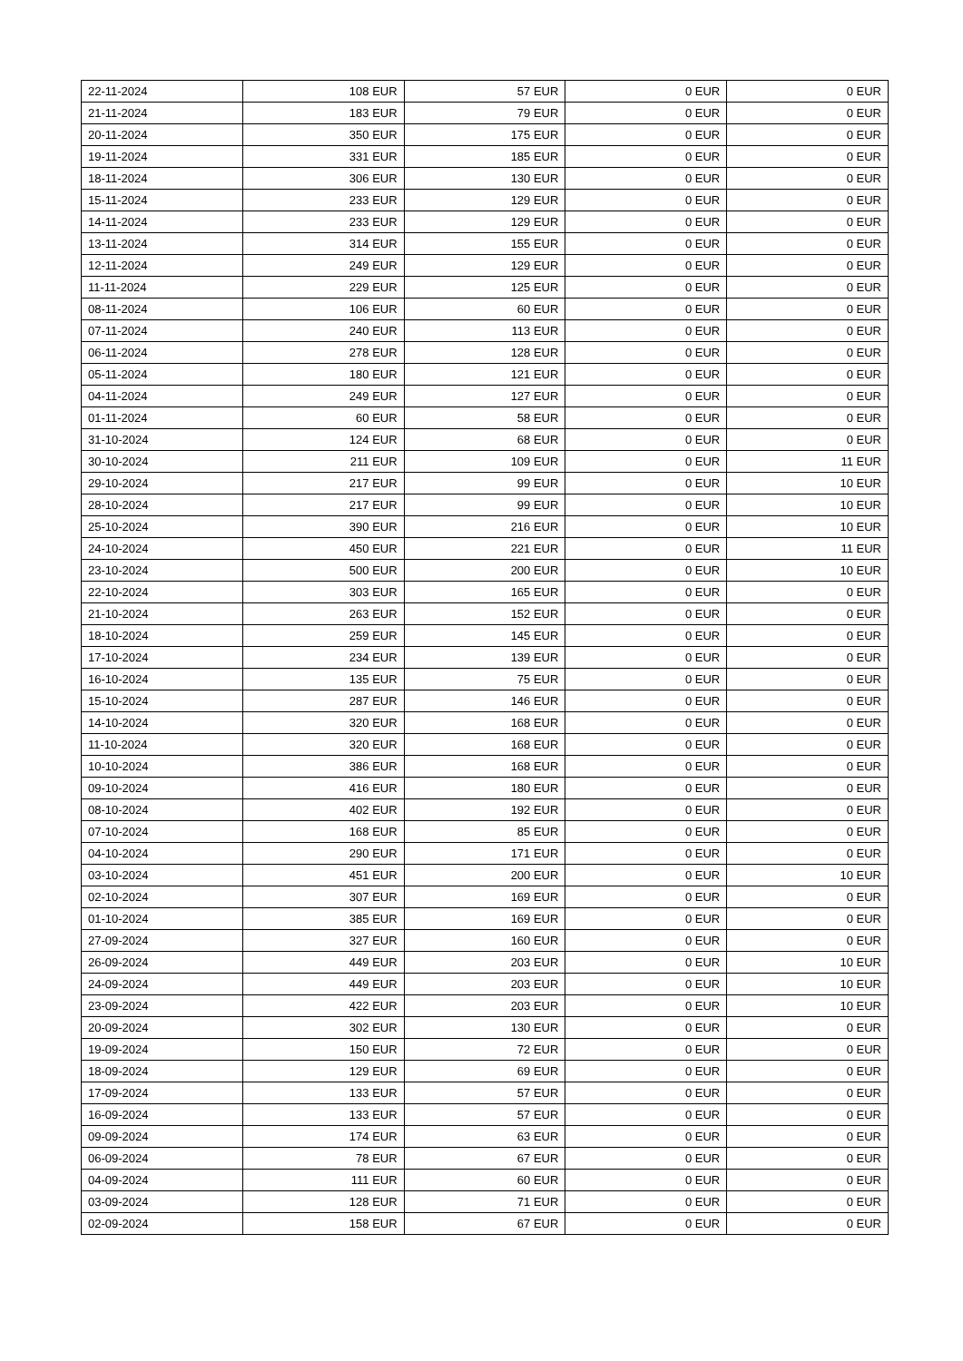| 22-11-2024 | 108 EUR | 57 EUR | 0 EUR | 0 EUR |
| 21-11-2024 | 183 EUR | 79 EUR | 0 EUR | 0 EUR |
| 20-11-2024 | 350 EUR | 175 EUR | 0 EUR | 0 EUR |
| 19-11-2024 | 331 EUR | 185 EUR | 0 EUR | 0 EUR |
| 18-11-2024 | 306 EUR | 130 EUR | 0 EUR | 0 EUR |
| 15-11-2024 | 233 EUR | 129 EUR | 0 EUR | 0 EUR |
| 14-11-2024 | 233 EUR | 129 EUR | 0 EUR | 0 EUR |
| 13-11-2024 | 314 EUR | 155 EUR | 0 EUR | 0 EUR |
| 12-11-2024 | 249 EUR | 129 EUR | 0 EUR | 0 EUR |
| 11-11-2024 | 229 EUR | 125 EUR | 0 EUR | 0 EUR |
| 08-11-2024 | 106 EUR | 60 EUR | 0 EUR | 0 EUR |
| 07-11-2024 | 240 EUR | 113 EUR | 0 EUR | 0 EUR |
| 06-11-2024 | 278 EUR | 128 EUR | 0 EUR | 0 EUR |
| 05-11-2024 | 180 EUR | 121 EUR | 0 EUR | 0 EUR |
| 04-11-2024 | 249 EUR | 127 EUR | 0 EUR | 0 EUR |
| 01-11-2024 | 60 EUR | 58 EUR | 0 EUR | 0 EUR |
| 31-10-2024 | 124 EUR | 68 EUR | 0 EUR | 0 EUR |
| 30-10-2024 | 211 EUR | 109 EUR | 0 EUR | 11 EUR |
| 29-10-2024 | 217 EUR | 99 EUR | 0 EUR | 10 EUR |
| 28-10-2024 | 217 EUR | 99 EUR | 0 EUR | 10 EUR |
| 25-10-2024 | 390 EUR | 216 EUR | 0 EUR | 10 EUR |
| 24-10-2024 | 450 EUR | 221 EUR | 0 EUR | 11 EUR |
| 23-10-2024 | 500 EUR | 200 EUR | 0 EUR | 10 EUR |
| 22-10-2024 | 303 EUR | 165 EUR | 0 EUR | 0 EUR |
| 21-10-2024 | 263 EUR | 152 EUR | 0 EUR | 0 EUR |
| 18-10-2024 | 259 EUR | 145 EUR | 0 EUR | 0 EUR |
| 17-10-2024 | 234 EUR | 139 EUR | 0 EUR | 0 EUR |
| 16-10-2024 | 135 EUR | 75 EUR | 0 EUR | 0 EUR |
| 15-10-2024 | 287 EUR | 146 EUR | 0 EUR | 0 EUR |
| 14-10-2024 | 320 EUR | 168 EUR | 0 EUR | 0 EUR |
| 11-10-2024 | 320 EUR | 168 EUR | 0 EUR | 0 EUR |
| 10-10-2024 | 386 EUR | 168 EUR | 0 EUR | 0 EUR |
| 09-10-2024 | 416 EUR | 180 EUR | 0 EUR | 0 EUR |
| 08-10-2024 | 402 EUR | 192 EUR | 0 EUR | 0 EUR |
| 07-10-2024 | 168 EUR | 85 EUR | 0 EUR | 0 EUR |
| 04-10-2024 | 290 EUR | 171 EUR | 0 EUR | 0 EUR |
| 03-10-2024 | 451 EUR | 200 EUR | 0 EUR | 10 EUR |
| 02-10-2024 | 307 EUR | 169 EUR | 0 EUR | 0 EUR |
| 01-10-2024 | 385 EUR | 169 EUR | 0 EUR | 0 EUR |
| 27-09-2024 | 327 EUR | 160 EUR | 0 EUR | 0 EUR |
| 26-09-2024 | 449 EUR | 203 EUR | 0 EUR | 10 EUR |
| 24-09-2024 | 449 EUR | 203 EUR | 0 EUR | 10 EUR |
| 23-09-2024 | 422 EUR | 203 EUR | 0 EUR | 10 EUR |
| 20-09-2024 | 302 EUR | 130 EUR | 0 EUR | 0 EUR |
| 19-09-2024 | 150 EUR | 72 EUR | 0 EUR | 0 EUR |
| 18-09-2024 | 129 EUR | 69 EUR | 0 EUR | 0 EUR |
| 17-09-2024 | 133 EUR | 57 EUR | 0 EUR | 0 EUR |
| 16-09-2024 | 133 EUR | 57 EUR | 0 EUR | 0 EUR |
| 09-09-2024 | 174 EUR | 63 EUR | 0 EUR | 0 EUR |
| 06-09-2024 | 78 EUR | 67 EUR | 0 EUR | 0 EUR |
| 04-09-2024 | 111 EUR | 60 EUR | 0 EUR | 0 EUR |
| 03-09-2024 | 128 EUR | 71 EUR | 0 EUR | 0 EUR |
| 02-09-2024 | 158 EUR | 67 EUR | 0 EUR | 0 EUR |